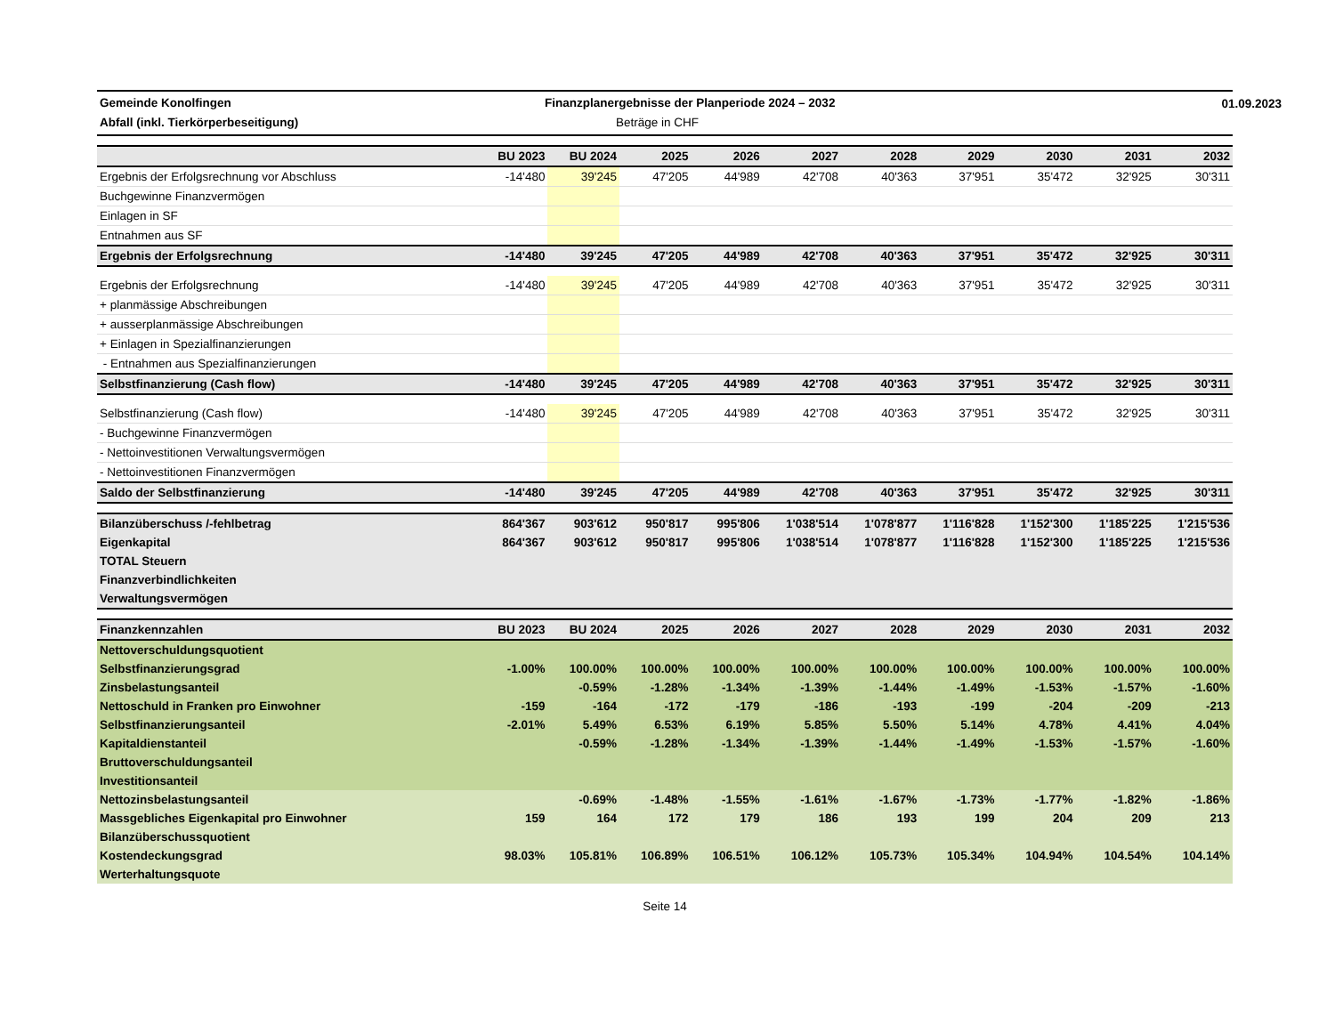01.09.2023
Gemeinde Konolfingen
Finanzplanergebnisse der Planperiode 2024 – 2032
Abfall (inkl. Tierkörperbeseitigung)
Beträge in CHF
| | BU 2023 | BU 2024 | 2025 | 2026 | 2027 | 2028 | 2029 | 2030 | 2031 | 2032 |
| --- | --- | --- | --- | --- | --- | --- | --- | --- | --- | --- |
| Ergebnis der Erfolgsrechnung vor Abschluss | -14'480 | 39'245 | 47'205 | 44'989 | 42'708 | 40'363 | 37'951 | 35'472 | 32'925 | 30'311 |
| Buchgewinne Finanzvermögen | | | | | | | | | | |
| Einlagen in SF | | | | | | | | | | |
| Entnahmen aus SF | | | | | | | | | | |
| Ergebnis der Erfolgsrechnung | -14'480 | 39'245 | 47'205 | 44'989 | 42'708 | 40'363 | 37'951 | 35'472 | 32'925 | 30'311 |
| Ergebnis der Erfolgsrechnung | -14'480 | 39'245 | 47'205 | 44'989 | 42'708 | 40'363 | 37'951 | 35'472 | 32'925 | 30'311 |
| + planmässige Abschreibungen | | | | | | | | | | |
| + ausserplanmässige Abschreibungen | | | | | | | | | | |
| + Einlagen in Spezialfinanzierungen | | | | | | | | | | |
| - Entnahmen aus Spezialfinanzierungen | | | | | | | | | | |
| Selbstfinanzierung (Cash flow) | -14'480 | 39'245 | 47'205 | 44'989 | 42'708 | 40'363 | 37'951 | 35'472 | 32'925 | 30'311 |
| Selbstfinanzierung (Cash flow) | -14'480 | 39'245 | 47'205 | 44'989 | 42'708 | 40'363 | 37'951 | 35'472 | 32'925 | 30'311 |
| - Buchgewinne Finanzvermögen | | | | | | | | | | |
| - Nettoinvestitionen Verwaltungsvermögen | | | | | | | | | | |
| - Nettoinvestitionen Finanzvermögen | | | | | | | | | | |
| Saldo der Selbstfinanzierung | -14'480 | 39'245 | 47'205 | 44'989 | 42'708 | 40'363 | 37'951 | 35'472 | 32'925 | 30'311 |
| Bilanzüberschuss /-fehlbetrag | 864'367 | 903'612 | 950'817 | 995'806 | 1'038'514 | 1'078'877 | 1'116'828 | 1'152'300 | 1'185'225 | 1'215'536 |
| Eigenkapital | 864'367 | 903'612 | 950'817 | 995'806 | 1'038'514 | 1'078'877 | 1'116'828 | 1'152'300 | 1'185'225 | 1'215'536 |
| TOTAL Steuern | | | | | | | | | | |
| Finanzverbindlichkeiten | | | | | | | | | | |
| Verwaltungsvermögen | | | | | | | | | | |
| Finanzkennzahlen | BU 2023 | BU 2024 | 2025 | 2026 | 2027 | 2028 | 2029 | 2030 | 2031 | 2032 |
| Nettoverschuldungsquotient | | | | | | | | | | |
| Selbstfinanzierungsgrad | -1.00% | 100.00% | 100.00% | 100.00% | 100.00% | 100.00% | 100.00% | 100.00% | 100.00% | 100.00% |
| Zinsbelastungsanteil | | -0.59% | -1.28% | -1.34% | -1.39% | -1.44% | -1.49% | -1.53% | -1.57% | -1.60% |
| Nettoschuld in Franken pro Einwohner | -159 | -164 | -172 | -179 | -186 | -193 | -199 | -204 | -209 | -213 |
| Selbstfinanzierungsanteil | -2.01% | 5.49% | 6.53% | 6.19% | 5.85% | 5.50% | 5.14% | 4.78% | 4.41% | 4.04% |
| Kapitaldienstanteil | | -0.59% | -1.28% | -1.34% | -1.39% | -1.44% | -1.49% | -1.53% | -1.57% | -1.60% |
| Bruttoverschuldungsanteil | | | | | | | | | | |
| Investitionsanteil | | | | | | | | | | |
| Nettozinsbelastungsanteil | | -0.69% | -1.48% | -1.55% | -1.61% | -1.67% | -1.73% | -1.77% | -1.82% | -1.86% |
| Massgebliches Eigenkapital pro Einwohner | 159 | 164 | 172 | 179 | 186 | 193 | 199 | 204 | 209 | 213 |
| Bilanzüberschussquotient | | | | | | | | | | |
| Kostendeckungsgrad | 98.03% | 105.81% | 106.89% | 106.51% | 106.12% | 105.73% | 105.34% | 104.94% | 104.54% | 104.14% |
| Werterhaltungsquote | | | | | | | | | | |
Seite 14